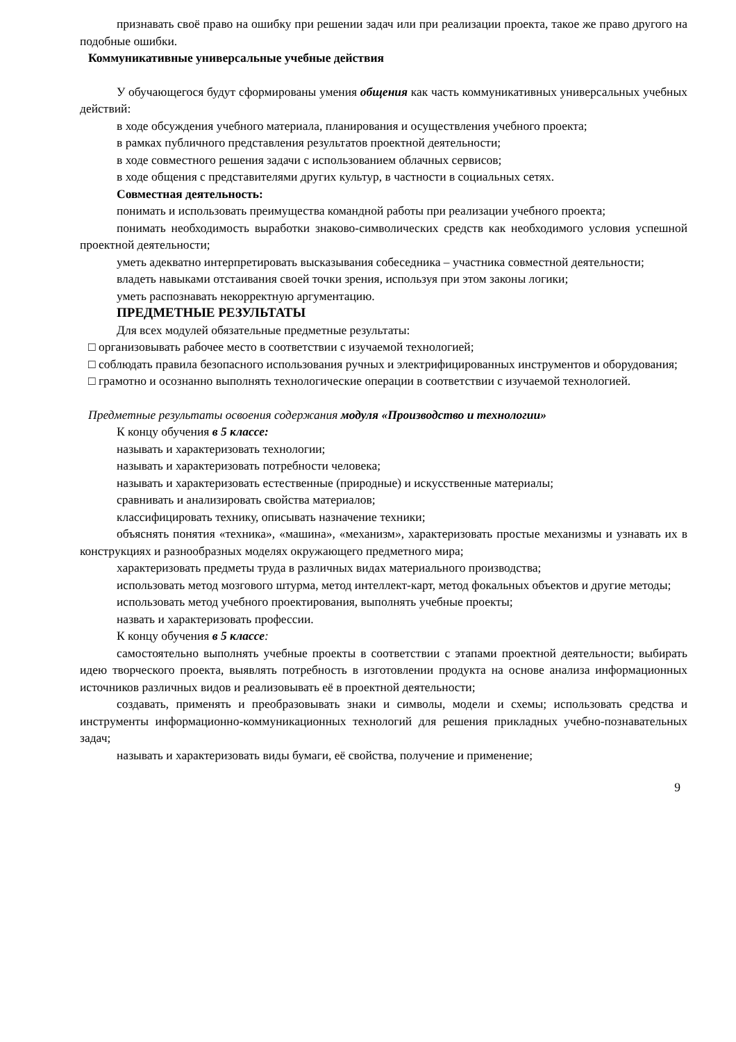признавать своё право на ошибку при решении задач или при реализации проекта, такое же право другого на подобные ошибки.
Коммуникативные универсальные учебные действия
У обучающегося будут сформированы умения общения как часть коммуникативных универсальных учебных действий:
в ходе обсуждения учебного материала, планирования и осуществления учебного проекта;
в рамках публичного представления результатов проектной деятельности;
в ходе совместного решения задачи с использованием облачных сервисов;
в ходе общения с представителями других культур, в частности в социальных сетях.
Совместная деятельность:
понимать и использовать преимущества командной работы при реализации учебного проекта;
понимать необходимость выработки знаково-символических средств как необходимого условия успешной проектной деятельности;
уметь адекватно интерпретировать высказывания собеседника – участника совместной деятельности;
владеть навыками отстаивания своей точки зрения, используя при этом законы логики;
уметь распознавать некорректную аргументацию.
ПРЕДМЕТНЫЕ РЕЗУЛЬТАТЫ
Для всех модулей обязательные предметные результаты:
□ организовывать рабочее место в соответствии с изучаемой технологией;
□ соблюдать правила безопасного использования ручных и электрифицированных инструментов и оборудования;
□ грамотно и осознанно выполнять технологические операции в соответствии с изучаемой технологией.
Предметные результаты освоения содержания модуля «Производство и технологии»
К концу обучения в 5 классе:
называть и характеризовать технологии;
называть и характеризовать потребности человека;
называть и характеризовать естественные (природные) и искусственные материалы;
сравнивать и анализировать свойства материалов;
классифицировать технику, описывать назначение техники;
объяснять понятия «техника», «машина», «механизм», характеризовать простые механизмы и узнавать их в конструкциях и разнообразных моделях окружающего предметного мира;
характеризовать предметы труда в различных видах материального производства;
использовать метод мозгового штурма, метод интеллект-карт, метод фокальных объектов и другие методы;
использовать метод учебного проектирования, выполнять учебные проекты;
назвать и характеризовать профессии.
К концу обучения в 5 классе:
самостоятельно выполнять учебные проекты в соответствии с этапами проектной деятельности; выбирать идею творческого проекта, выявлять потребность в изготовлении продукта на основе анализа информационных источников различных видов и реализовывать её в проектной деятельности;
создавать, применять и преобразовывать знаки и символы, модели и схемы; использовать средства и инструменты информационно-коммуникационных технологий для решения прикладных учебно-познавательных задач;
называть и характеризовать виды бумаги, её свойства, получение и применение;
9